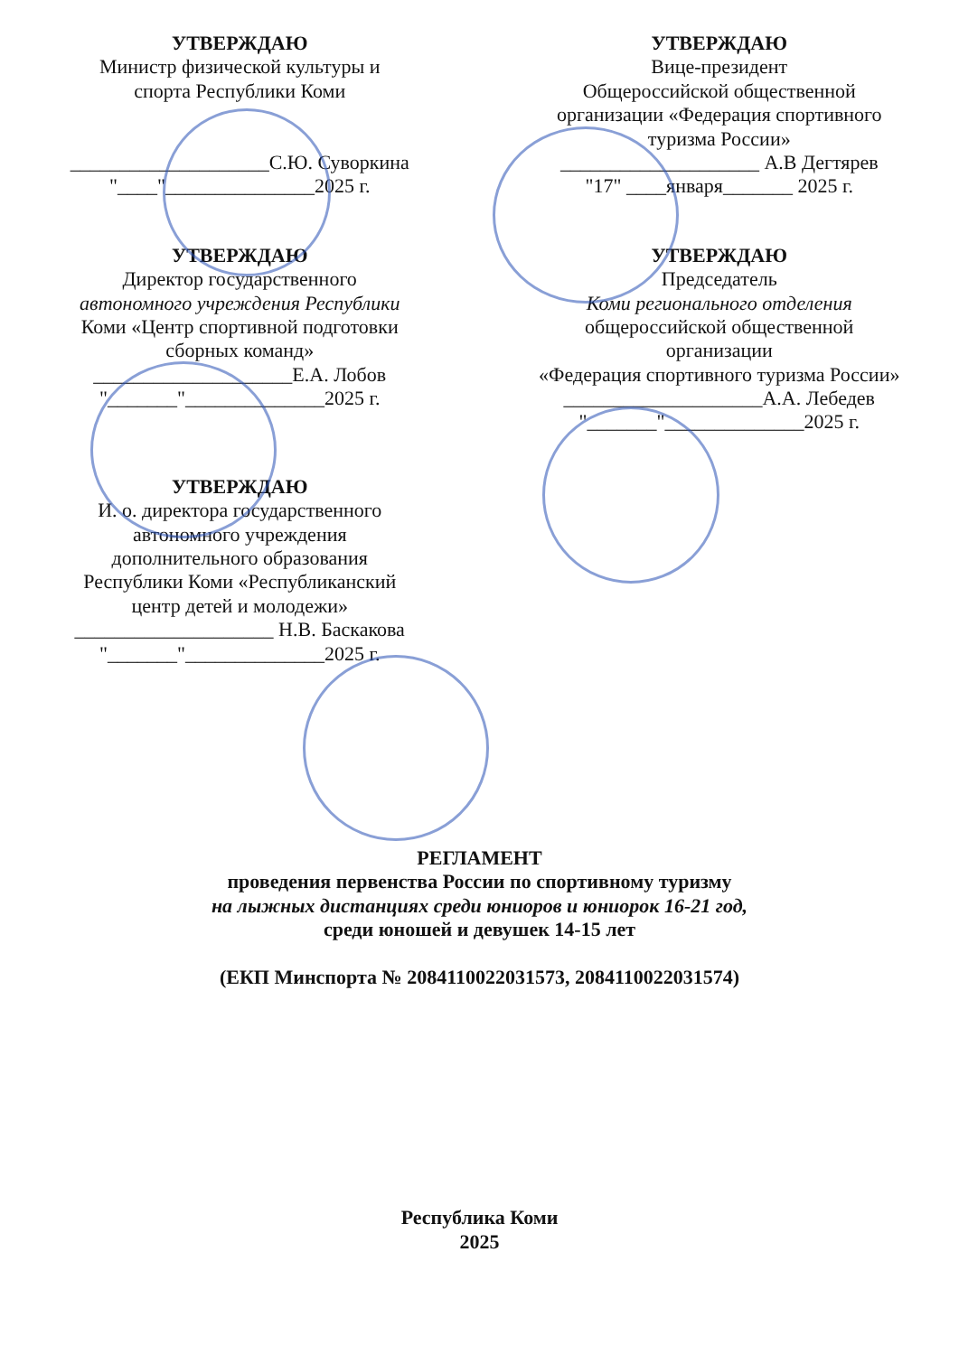УТВЕРЖДАЮ
Министр физической культуры и
спорта Республики Коми
____________________С.Ю. Суворкина
"____"_______________2025 г.
УТВЕРЖДАЮ
Вице-президент
Общероссийской общественной
организации «Федерация спортивного
туризма России»
____________________ А.В Дегтярев
"17" ____января_______ 2025 г.
УТВЕРЖДАЮ
Директор государственного
автономного учреждения Республики
Коми «Центр спортивной подготовки
сборных команд»
____________________Е.А. Лобов
"_______"______________2025 г.
УТВЕРЖДАЮ
Председатель
Коми регионального отделения
общероссийской общественной
организации
«Федерация спортивного туризма России»
____________________А.А. Лебедев
"_______"______________2025 г.
УТВЕРЖДАЮ
И. о. директора государственного
автономного учреждения
дополнительного образования
Республики Коми «Республиканский
центр детей и молодежи»
____________________ Н.В. Баскакова
"_______"______________2025 г.
РЕГЛАМЕНТ
проведения первенства России по спортивному туризму
на лыжных дистанциях среди юниоров и юниорок 16-21 год,
среди юношей и девушек 14-15 лет
(ЕКП Минспорта № 2084110022031573, 2084110022031574)
Республика Коми
2025